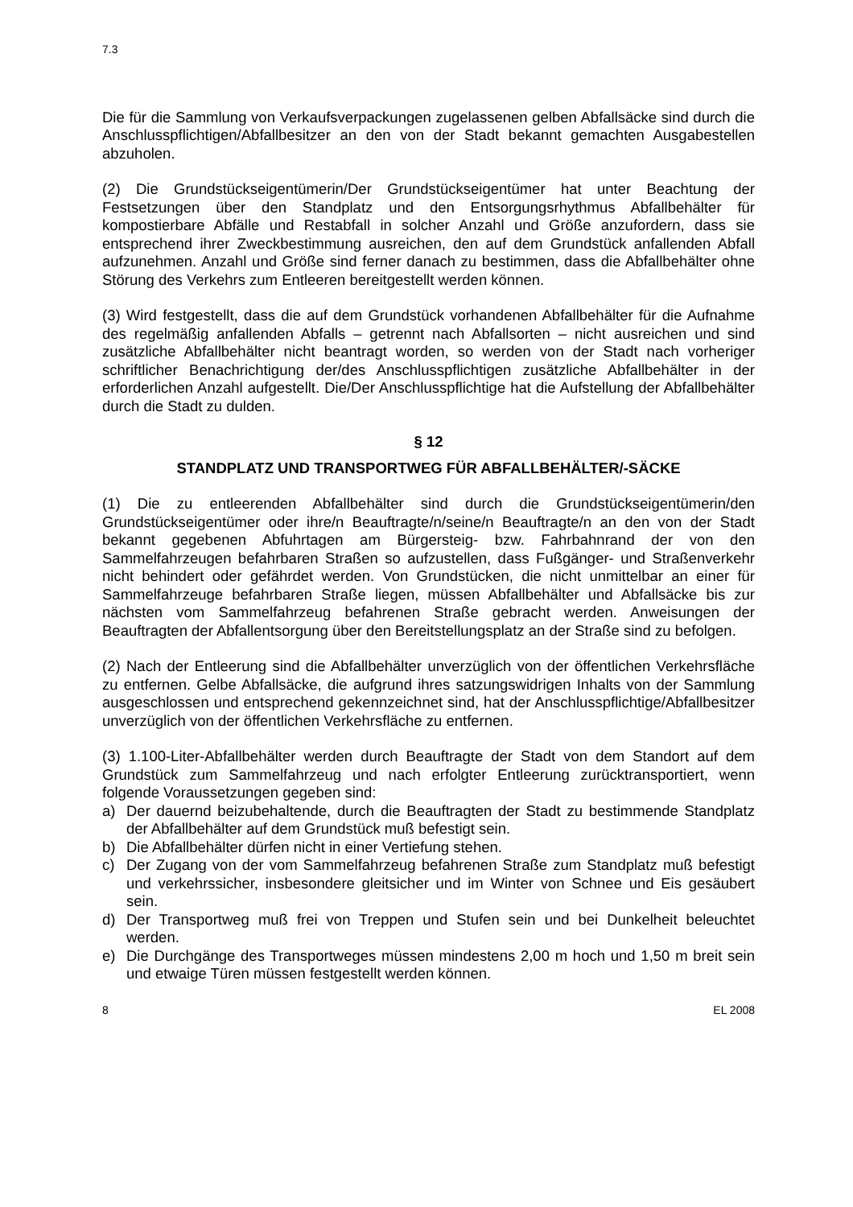7.3
Die für die Sammlung von Verkaufsverpackungen zugelassenen gelben Abfallsäcke sind durch die Anschlusspflichtigen/Abfallbesitzer an den von der Stadt bekannt gemachten Ausgabestellen abzuholen.
(2) Die Grundstückseigentümerin/Der Grundstückseigentümer hat unter Beachtung der Festsetzungen über den Standplatz und den Entsorgungsrhythmus Abfallbehälter für kompostierbare Abfälle und Restabfall in solcher Anzahl und Größe anzufordern, dass sie entsprechend ihrer Zweckbestimmung ausreichen, den auf dem Grundstück anfallenden Abfall aufzunehmen. Anzahl und Größe sind ferner danach zu bestimmen, dass die Abfallbehälter ohne Störung des Verkehrs zum Entleeren bereitgestellt werden können.
(3) Wird festgestellt, dass die auf dem Grundstück vorhandenen Abfallbehälter für die Aufnahme des regelmäßig anfallenden Abfalls – getrennt nach Abfallsorten – nicht ausreichen und sind zusätzliche Abfallbehälter nicht beantragt worden, so werden von der Stadt nach vorheriger schriftlicher Benachrichtigung der/des Anschlusspflichtigen zusätzliche Abfallbehälter in der erforderlichen Anzahl aufgestellt. Die/Der Anschlusspflichtige hat die Aufstellung der Abfallbehälter durch die Stadt zu dulden.
§ 12
STANDPLATZ UND TRANSPORTWEG FÜR ABFALLBEHÄLTER/-SÄCKE
(1) Die zu entleerenden Abfallbehälter sind durch die Grundstückseigentümerin/den Grundstückseigentümer oder ihre/n Beauftragte/n/seine/n Beauftragte/n an den von der Stadt bekannt gegebenen Abfuhrtagen am Bürgersteig- bzw. Fahrbahnrand der von den Sammelfahrzeugen befahrbaren Straßen so aufzustellen, dass Fußgänger- und Straßenverkehr nicht behindert oder gefährdet werden. Von Grundstücken, die nicht unmittelbar an einer für Sammelfahrzeuge befahrbaren Straße liegen, müssen Abfallbehälter und Abfallsäcke bis zur nächsten vom Sammelfahrzeug befahrenen Straße gebracht werden. Anweisungen der Beauftragten der Abfallentsorgung über den Bereitstellungsplatz an der Straße sind zu befolgen.
(2) Nach der Entleerung sind die Abfallbehälter unverzüglich von der öffentlichen Verkehrsfläche zu entfernen. Gelbe Abfallsäcke, die aufgrund ihres satzungswidrigen Inhalts von der Sammlung ausgeschlossen und entsprechend gekennzeichnet sind, hat der Anschlusspflichtige/Abfallbesitzer unverzüglich von der öffentlichen Verkehrsfläche zu entfernen.
(3) 1.100-Liter-Abfallbehälter werden durch Beauftragte der Stadt von dem Standort auf dem Grundstück zum Sammelfahrzeug und nach erfolgter Entleerung zurücktransportiert, wenn folgende Voraussetzungen gegeben sind:
a) Der dauernd beizubehaltende, durch die Beauftragten der Stadt zu bestimmende Standplatz der Abfallbehälter auf dem Grundstück muß befestigt sein.
b) Die Abfallbehälter dürfen nicht in einer Vertiefung stehen.
c) Der Zugang von der vom Sammelfahrzeug befahrenen Straße zum Standplatz muß befestigt und verkehrssicher, insbesondere gleitsicher und im Winter von Schnee und Eis gesäubert sein.
d) Der Transportweg muß frei von Treppen und Stufen sein und bei Dunkelheit beleuchtet werden.
e) Die Durchgänge des Transportweges müssen mindestens 2,00 m hoch und 1,50 m breit sein und etwaige Türen müssen festgestellt werden können.
8 EL 2008